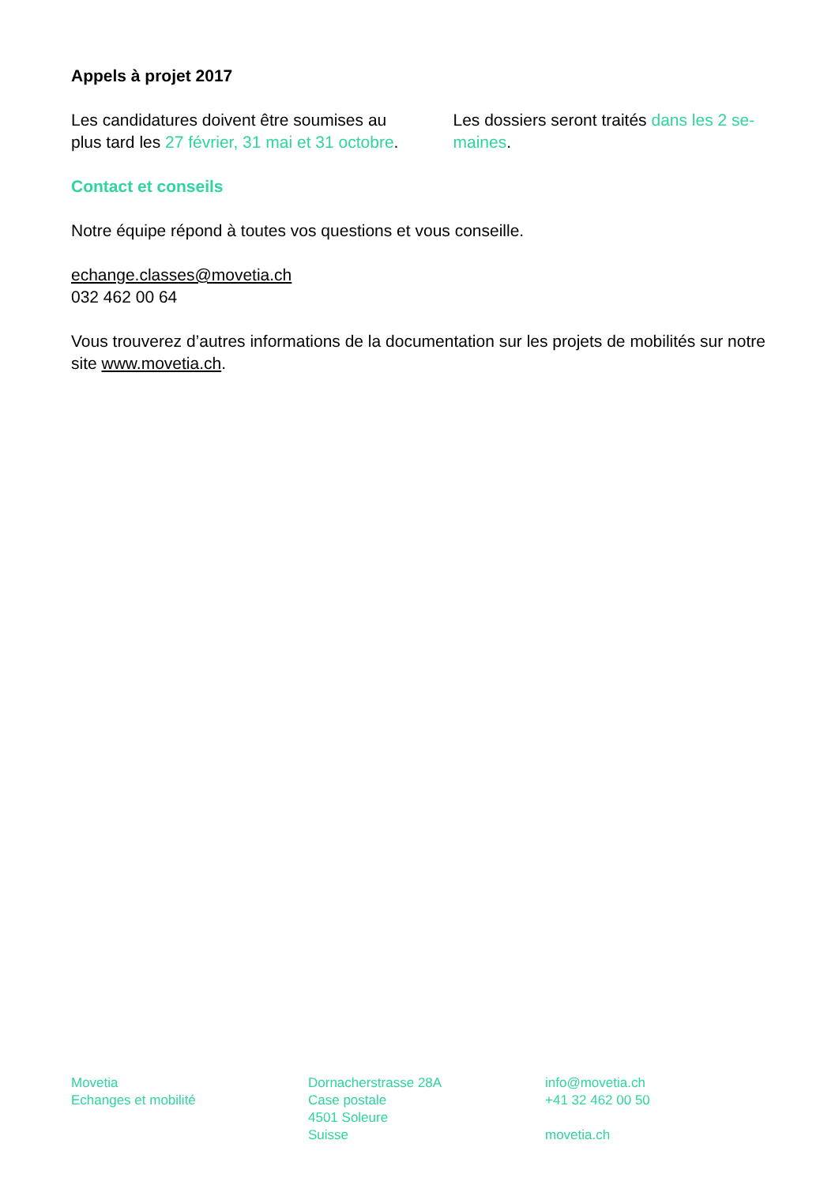Appels à projet 2017
Les candidatures doivent être soumises au plus tard les 27 février, 31 mai et 31 octobre.
Les dossiers seront traités dans les 2 se-maines.
Contact et conseils
Notre équipe répond à toutes vos questions et vous conseille.
echange.classes@movetia.ch
032 462 00 64
Vous trouverez d’autres informations de la documentation sur les projets de mobilités sur notre site www.movetia.ch.
Movetia
Echanges et mobilité
Dornacherstrasse 28A
Case postale
4501 Soleure
Suisse
info@movetia.ch
+41 32 462 00 50
movetia.ch